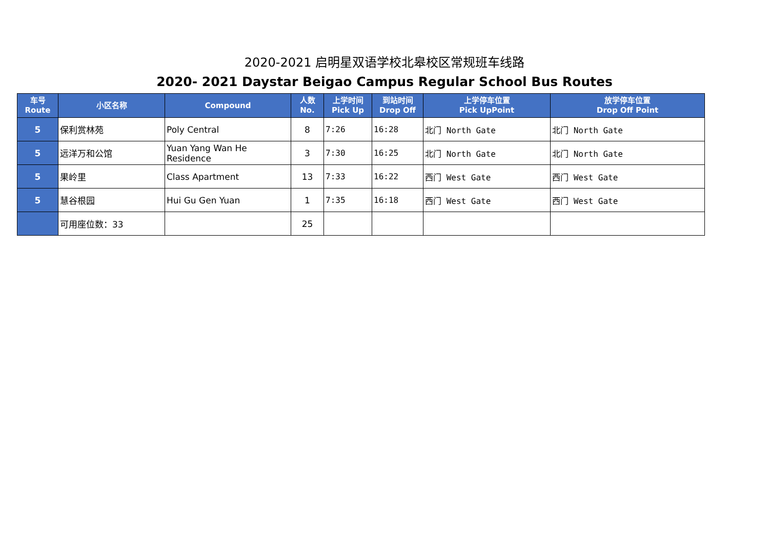2020-2021 启明星双语学校北皋校区常规班车线路
2020- 2021 Daystar Beigao Campus Regular School Bus Routes
| 车号 Route | 小区名称 | Compound | 人数 No. | 上学时间 Pick Up | 到站时间 Drop Off | 上学停车位置 Pick UpPoint | 放学停车位置 Drop Off Point |
| --- | --- | --- | --- | --- | --- | --- | --- |
| 5 | 保利赏林苑 | Poly Central | 8 | 7:26 | 16:28 | 北门 North Gate | 北门 North Gate |
| 5 | 远洋万和公馆 | Yuan Yang Wan He Residence | 3 | 7:30 | 16:25 | 北门 North Gate | 北门 North Gate |
| 5 | 果岭里 | Class Apartment | 13 | 7:33 | 16:22 | 西门 West Gate | 西门 West Gate |
| 5 | 慧谷根园 | Hui Gu Gen Yuan | 1 | 7:35 | 16:18 | 西门 West Gate | 西门 West Gate |
| | 可用座位数：33 | | 25 | | | | |